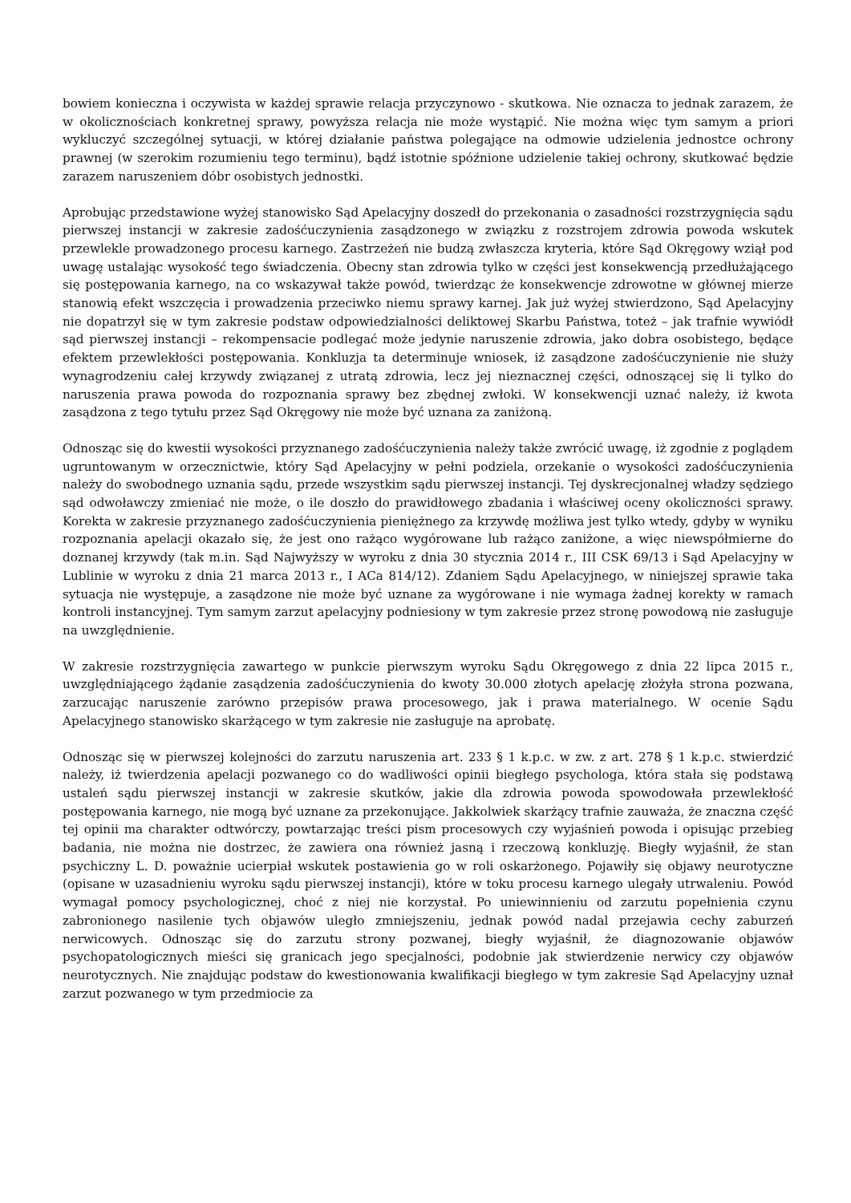bowiem konieczna i oczywista w każdej sprawie relacja przyczynowo - skutkowa. Nie oznacza to jednak zarazem, że w okolicznościach konkretnej sprawy, powyższa relacja nie może wystąpić. Nie można więc tym samym a priori wykluczyć szczególnej sytuacji, w której działanie państwa polegające na odmowie udzielenia jednostce ochrony prawnej (w szerokim rozumieniu tego terminu), bądź istotnie spóźnione udzielenie takiej ochrony, skutkować będzie zarazem naruszeniem dóbr osobistych jednostki.
Aprobując przedstawione wyżej stanowisko Sąd Apelacyjny doszedł do przekonania o zasadności rozstrzygnięcia sądu pierwszej instancji w zakresie zadośćuczynienia zasądzonego w związku z rozstrojem zdrowia powoda wskutek przewlekle prowadzonego procesu karnego. Zastrzeżeń nie budzą zwłaszcza kryteria, które Sąd Okręgowy wziął pod uwagę ustalając wysokość tego świadczenia. Obecny stan zdrowia tylko w części jest konsekwencją przedłużającego się postępowania karnego, na co wskazywał także powód, twierdząc że konsekwencje zdrowotne w głównej mierze stanowią efekt wszczęcia i prowadzenia przeciwko niemu sprawy karnej. Jak już wyżej stwierdzono, Sąd Apelacyjny nie dopatrzył się w tym zakresie podstaw odpowiedzialności deliktowej Skarbu Państwa, toteż – jak trafnie wywiódł sąd pierwszej instancji – rekompensacie podlegać może jedynie naruszenie zdrowia, jako dobra osobistego, będące efektem przewlekłości postępowania. Konkluzja ta determinuje wniosek, iż zasądzone zadośćuczynienie nie służy wynagrodzeniu całej krzywdy związanej z utratą zdrowia, lecz jej nieznacznej części, odnoszącej się li tylko do naruszenia prawa powoda do rozpoznania sprawy bez zbędnej zwłoki. W konsekwencji uznać należy, iż kwota zasądzona z tego tytułu przez Sąd Okręgowy nie może być uznana za zaniżoną.
Odnosząc się do kwestii wysokości przyznanego zadośćuczynienia należy także zwrócić uwagę, iż zgodnie z poglądem ugruntowanym w orzecznictwie, który Sąd Apelacyjny w pełni podziela, orzekanie o wysokości zadośćuczynienia należy do swobodnego uznania sądu, przede wszystkim sądu pierwszej instancji. Tej dyskrecjonalnej władzy sędziego sąd odwoławczy zmieniać nie może, o ile doszło do prawidłowego zbadania i właściwej oceny okoliczności sprawy. Korekta w zakresie przyznanego zadośćuczynienia pieniężnego za krzywdę możliwa jest tylko wtedy, gdyby w wyniku rozpoznania apelacji okazało się, że jest ono rażąco wygórowane lub rażąco zaniżone, a więc niewspółmierne do doznanej krzywdy (tak m.in. Sąd Najwyższy w wyroku z dnia 30 stycznia 2014 r., III CSK 69/13 i Sąd Apelacyjny w Lublinie w wyroku z dnia 21 marca 2013 r., I ACa 814/12). Zdaniem Sądu Apelacyjnego, w niniejszej sprawie taka sytuacja nie występuje, a zasądzone nie może być uznane za wygórowane i nie wymaga żadnej korekty w ramach kontroli instancyjnej. Tym samym zarzut apelacyjny podniesiony w tym zakresie przez stronę powodową nie zasługuje na uwzględnienie.
W zakresie rozstrzygnięcia zawartego w punkcie pierwszym wyroku Sądu Okręgowego z dnia 22 lipca 2015 r., uwzględniającego żądanie zasądzenia zadośćuczynienia do kwoty 30.000 złotych apelację złożyła strona pozwana, zarzucając naruszenie zarówno przepisów prawa procesowego, jak i prawa materialnego. W ocenie Sądu Apelacyjnego stanowisko skarżącego w tym zakresie nie zasługuje na aprobatę.
Odnosząc się w pierwszej kolejności do zarzutu naruszenia art. 233 § 1 k.p.c. w zw. z art. 278 § 1 k.p.c. stwierdzić należy, iż twierdzenia apelacji pozwanego co do wadliwości opinii biegłego psychologa, która stała się podstawą ustaleń sądu pierwszej instancji w zakresie skutków, jakie dla zdrowia powoda spowodowała przewlekłość postępowania karnego, nie mogą być uznane za przekonujące. Jakkolwiek skarżący trafnie zauważa, że znaczna część tej opinii ma charakter odtwórczy, powtarzając treści pism procesowych czy wyjaśnień powoda i opisując przebieg badania, nie można nie dostrzec, że zawiera ona również jasną i rzeczową konkluzję. Biegły wyjaśnił, że stan psychiczny L. D. poważnie ucierpiał wskutek postawienia go w roli oskarżonego. Pojawiły się objawy neurotyczne (opisane w uzasadnieniu wyroku sądu pierwszej instancji), które w toku procesu karnego ulegały utrwaleniu. Powód wymagał pomocy psychologicznej, choć z niej nie korzystał. Po uniewinnieniu od zarzutu popełnienia czynu zabronionego nasilenie tych objawów uległo zmniejszeniu, jednak powód nadal przejawia cechy zaburzeń nerwicowych. Odnosząc się do zarzutu strony pozwanej, biegły wyjaśnił, że diagnozowanie objawów psychopatologicznych mieści się granicach jego specjalności, podobnie jak stwierdzenie nerwicy czy objawów neurotycznych. Nie znajdując podstaw do kwestionowania kwalifikacji biegłego w tym zakresie Sąd Apelacyjny uznał zarzut pozwanego w tym przedmiocie za